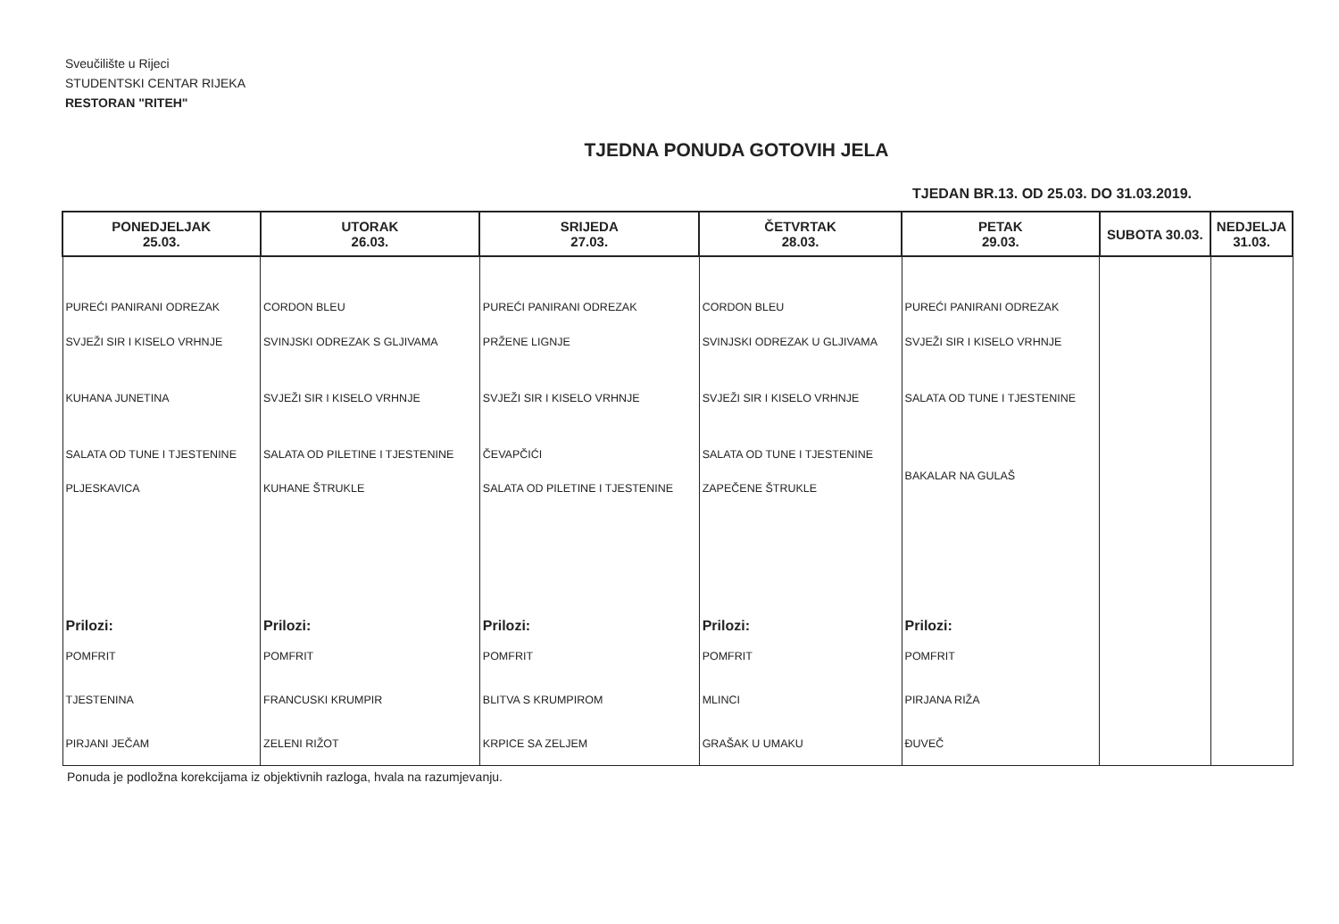Sveučilište u Rijeci
STUDENTSKI CENTAR RIJEKA
RESTORAN "RITEH"
TJEDNA PONUDA GOTOVIH JELA
TJEDAN BR.13. OD 25.03. DO 31.03.2019.
| PONEDJELJAK 25.03. | UTORAK 26.03. | SRIJEDA 27.03. | ČETVRTAK 28.03. | PETAK 29.03. | SUBOTA 30.03. | NEDJELJA 31.03. |
| --- | --- | --- | --- | --- | --- | --- |
| PUREĆI PANIRANI ODREZAK | CORDON BLEU | PUREĆI PANIRANI ODREZAK | CORDON BLEU | PUREĆI PANIRANI ODREZAK | | |
| SVJEŽI SIR I KISELO VRHNJE | SVINJSKI ODREZAK S GLJIVAMA | PRŽENE LIGNJE | SVINJSKI ODREZAK U GLJIVAMA | SVJEŽI SIR I KISELO VRHNJE | | |
| KUHANA JUNETINA | SVJEŽI SIR I KISELO VRHNJE | SVJEŽI SIR I KISELO VRHNJE | SVJEŽI SIR I KISELO VRHNJE | SALATA OD TUNE I TJESTENINE | | |
| SALATA OD TUNE I TJESTENINE | SALATA OD PILETINE I TJESTENINE | ČEVAPČIĆI | SALATA OD TUNE I TJESTENINE | BAKALAR NA GULAŠ | | |
| PLJESKAVICA | KUHANE ŠTRUKLE | SALATA OD PILETINE I TJESTENINE | ZAPEČENE ŠTRUKLE | | | |
| Prilozi: | Prilozi: | Prilozi: | Prilozi: | Prilozi: | | |
| POMFRIT | POMFRIT | POMFRIT | POMFRIT | POMFRIT | | |
| TJESTENINA | FRANCUSKI KRUMPIR | BLITVA S KRUMPIROM | MLINCI | PIRJANA RIŽA | | |
| PIRJANI JEČAM | ZELENI RIŽOT | KRPICE SA ZELJEM | GRAŠAK U UMAKU | ĐUVEČ | | |
Ponuda je podložna korekcijama iz objektivnih razloga, hvala na razumjevanju.